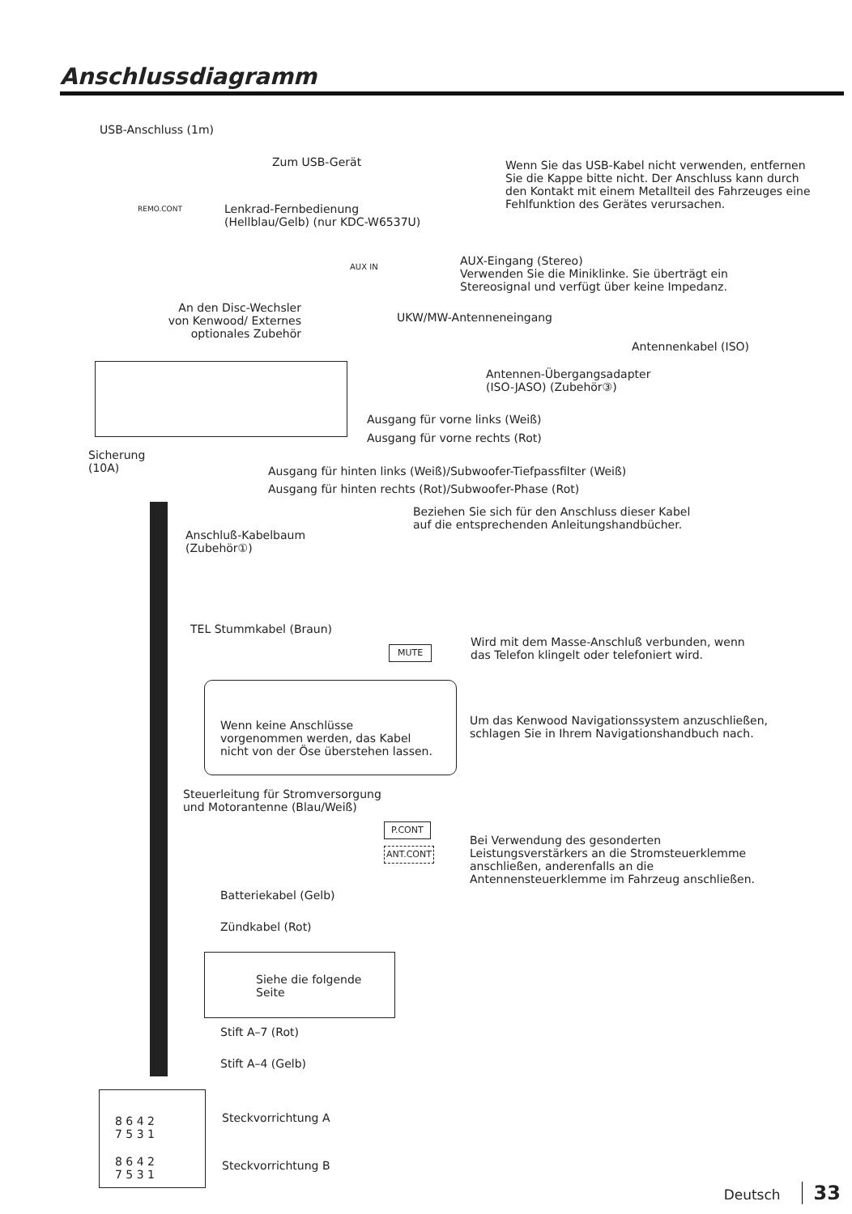Anschlussdiagramm
USB-Anschluss (1m)
Zum USB-Gerät
REMO.CONT
Lenkrad-Fernbedienung
(Hellblau/Gelb) (nur KDC-W6537U)
Wenn Sie das USB-Kabel nicht verwenden, entfernen
Sie die Kappe bitte nicht. Der Anschluss kann durch
den Kontakt mit einem Metallteil des Fahrzeuges eine
Fehlfunktion des Gerätes verursachen.
AUX IN
AUX-Eingang (Stereo)
Verwenden Sie die Miniklinke. Sie überträgt ein
Stereosignal und verfügt über keine Impedanz.
An den Disc-Wechsler
von Kenwood/ Externes
optionales Zubehör
UKW/MW-Antenneneingang
Antennenkabel (ISO)
Antennen-Übergangsadapter
(ISO-JASO) (Zubehör③)
Ausgang für vorne links (Weiß)
Ausgang für vorne rechts (Rot)
Sicherung
(10A)
Ausgang für hinten links (Weiß)/Subwoofer-Tiefpassfilter (Weiß)
Ausgang für hinten rechts (Rot)/Subwoofer-Phase (Rot)
Beziehen Sie sich für den Anschluss dieser Kabel
auf die entsprechenden Anleitungshandbücher.
Anschluß-Kabelbaum
(Zubehör①)
TEL Stummkabel (Braun)
MUTE
Wird mit dem Masse-Anschluß verbunden, wenn
das Telefon klingelt oder telefoniert wird.
Wenn keine Anschlüsse
vorgenommen werden, das Kabel
nicht von der Öse überstehen lassen.
Um das Kenwood Navigationssystem anzuschließen,
schlagen Sie in Ihrem Navigationshandbuch nach.
Steuerleitung für Stromversorgung
und Motorantenne (Blau/Weiß)
P.CONT
ANT.CONT
Bei Verwendung des gesonderten
Leistungsverstärkers an die Stromsteuerklemme
anschließen, anderenfalls an die
Antennensteuerklemme im Fahrzeug anschließen.
Batteriekabel (Gelb)
Zündkabel (Rot)
Siehe die folgende
Seite
Stift A–7 (Rot)
Stift A–4 (Gelb)
8 6 4 2
7 5 3 1
Steckvorrichtung A
8 6 4 2
7 5 3 1
Steckvorrichtung B
Deutsch 33